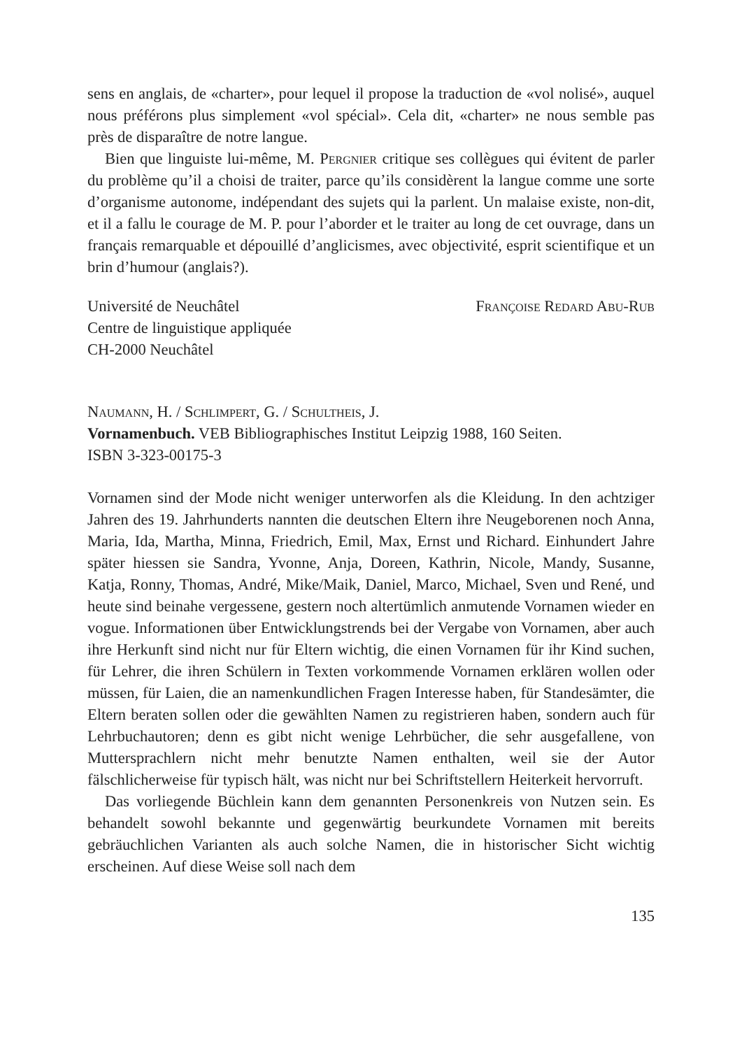sens en anglais, de «charter», pour lequel il propose la traduction de «vol nolisé», auquel nous préférons plus simplement «vol spécial». Cela dit, «charter» ne nous semble pas près de disparaître de notre langue.
Bien que linguiste lui-même, M. Pergnier critique ses collègues qui évitent de parler du problème qu’il a choisi de traiter, parce qu’ils considèrent la langue comme une sorte d’organisme autonome, indépendant des sujets qui la parlent. Un malaise existe, non-dit, et il a fallu le courage de M. P. pour l’aborder et le traiter au long de cet ouvrage, dans un français remarquable et dépouillé d’anglicismes, avec objectivité, esprit scientifique et un brin d’humour (anglais?).
Université de Neuchâtel
Centre de linguistique appliquée
CH-2000 Neuchâtel
Françoise Redard Abu-Rub
Naumann, H. / Schlimpert, G. / Schultheis, J.
Vornamenbuch. VEB Bibliographisches Institut Leipzig 1988, 160 Seiten.
ISBN 3-323-00175-3
Vornamen sind der Mode nicht weniger unterworfen als die Kleidung. In den achtziger Jahren des 19. Jahrhunderts nannten die deutschen Eltern ihre Neugeborenen noch Anna, Maria, Ida, Martha, Minna, Friedrich, Emil, Max, Ernst und Richard. Einhundert Jahre später hiessen sie Sandra, Yvonne, Anja, Doreen, Kathrin, Nicole, Mandy, Susanne, Katja, Ronny, Thomas, André, Mike/Maik, Daniel, Marco, Michael, Sven und René, und heute sind beinahe vergessene, gestern noch altertümlich anmutende Vornamen wieder en vogue. Informationen über Entwicklungstrends bei der Vergabe von Vornamen, aber auch ihre Herkunft sind nicht nur für Eltern wichtig, die einen Vornamen für ihr Kind suchen, für Lehrer, die ihren Schülern in Texten vorkommende Vornamen erklären wollen oder müssen, für Laien, die an namenkundlichen Fragen Interesse haben, für Standesämter, die Eltern beraten sollen oder die gewählten Namen zu registrieren haben, sondern auch für Lehrbuchautoren; denn es gibt nicht wenige Lehrbücher, die sehr ausgefallene, von Muttersprachlern nicht mehr benutzte Namen enthalten, weil sie der Autor fälschlicherweise für typisch hält, was nicht nur bei Schriftstellern Heiterkeit hervorruft.
Das vorliegende Büchlein kann dem genannten Personenkreis von Nutzen sein. Es behandelt sowohl bekannte und gegenwärtig beurkundete Vornamen mit bereits gebräuchlichen Varianten als auch solche Namen, die in historischer Sicht wichtig erscheinen. Auf diese Weise soll nach dem
135